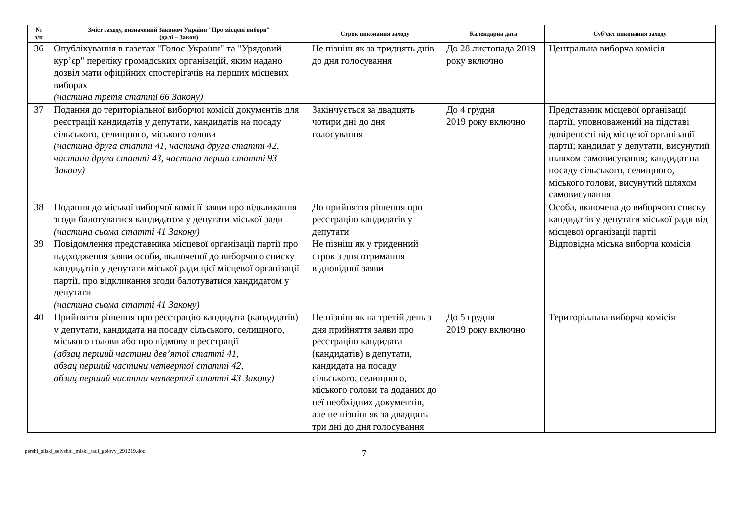| № з/п | Зміст заходу, визначений Законом України "Про місцеві вибори" (далі – Закон) | Строк виконання заходу | Календарна дата | Суб’єкт виконання заходу |
| --- | --- | --- | --- | --- |
| 36 | Опублікування в газетах "Голос України" та "Урядовий кур’єр" переліку громадських організацій, яким надано дозвіл мати офіційних спостерігачів на перших місцевих виборах (частина третя статті 66 Закону) | Не пізніш як за тридцять днів до дня голосування | До 28 листопада 2019 року включно | Центральна виборча комісія |
| 37 | Подання до територіальної виборчої комісії документів для реєстрації кандидатів у депутати, кандидатів на посаду сільського, селищного, міського голови (частина друга статті 41, частина друга статті 42, частина друга статті 43, частина перша статті 93 Закону) | Закінчується за двадцять чотири дні до дня голосування | До 4 грудня 2019 року включно | Представник місцевої організації партії, уповноважений на підставі довіреності від місцевої організації партії; кандидат у депутати, висунутий шляхом самовисування; кандидат на посаду сільського, селищного, міського голови, висунутий шляхом самовисування |
| 38 | Подання до міської виборчої комісії заяви про відкликання згоди балотуватися кандидатом у депутати міської ради (частина сьома статті 41 Закону) | До прийняття рішення про реєстрацію кандидатів у депутати | | Особа, включена до виборчого списку кандидатів у депутати міської ради від місцевої організації партії |
| 39 | Повідомлення представника місцевої організації партії про надходження заяви особи, включеної до виборчого списку кандидатів у депутати міської ради цієї місцевої організації партії, про відкликання згоди балотуватися кандидатом у депутати (частина сьома статті 41 Закону) | Не пізніш як у триденний строк з дня отримання відповідної заяви | | Відповідна міська виборча комісія |
| 40 | Прийняття рішення про реєстрацію кандидата (кандидатів) у депутати, кандидата на посаду сільського, селищного, міського голови або про відмову в реєстрації (абзац перший частини дев’ятої статті 41, абзац перший частини четвертої статті 42, абзац перший частини четвертої статті 43 Закону) | Не пізніш як на третій день з дня прийняття заяви про реєстрацію кандидата (кандидатів) в депутати, кандидата на посаду сільського, селищного, міського голови та доданих до неї необхідних документів, але не пізніш як за двадцять три дні до дня голосування | До 5 грудня 2019 року включно | Територіальна виборча комісія |
pershi_silski_selyshni_miski_radi_golovy_291219.doc 7